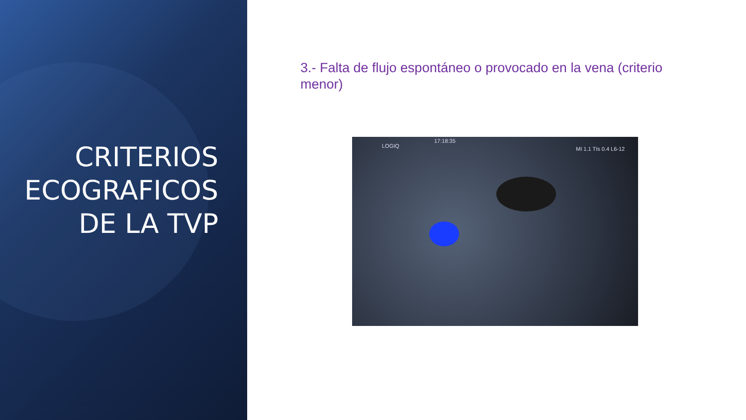CRITERIOS ECOGRAFICOS DE LA TVP
3.- Falta de flujo espontáneo o provocado en la vena (criterio menor)
17:18:35
LOGIQ MI 1.1 TIs 0.4 L6-12